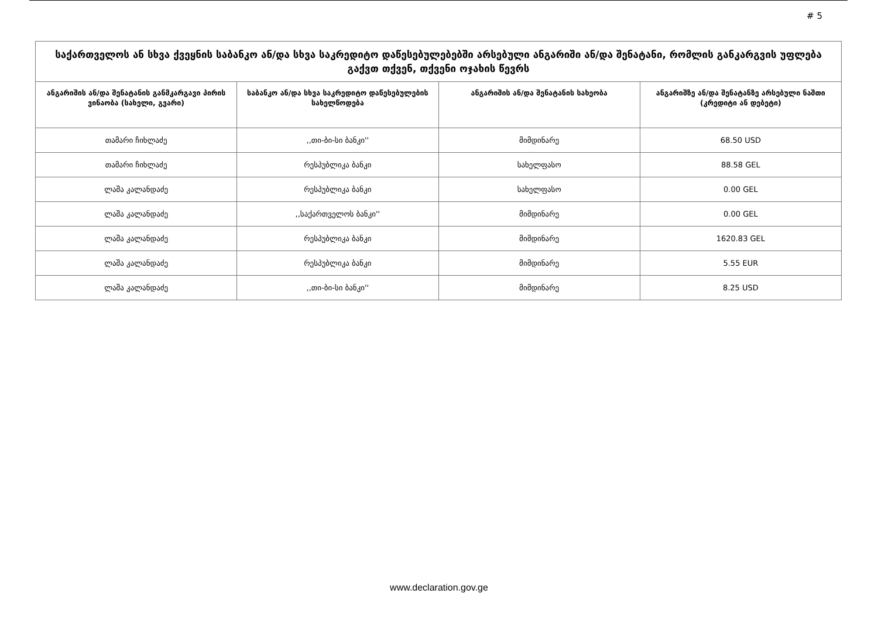# 5
| საქართველოს ან სხვა ქვეყნის საბანკო ან/და სხვა საკრედიტო დაწესებულებებში არსებული ანგარიში ან/და შენატანი, რომლის განკარგვის უფლება გაქვთ თქვენ, თქვენი ოჯახის წევრს | | | |
| --- | --- | --- | --- |
| ანგარიშის ან/და შენატანის განმკარგავი პირის ვინაობა (სახელი, გვარი) | საბანკო ან/და სხვა საკრედიტო დაწესებულების სახელწოდება | ანგარიშის ან/და შენატანის სახეობა | ანგარიშზე ან/და შენატანზე არსებული ნაშთი (კრედიტი ან დებეტი) |
| თამარი ჩიხლაძე | ,,თი-ბი-სი ბანკი'' | მიმდინარე | 68.50 USD |
| თამარი ჩიხლაძე | რესპუბლიკა ბანკი | სახელფასო | 88.58 GEL |
| ლაშა კალანდაძე | რესპუბლიკა ბანკი | სახელფასო | 0.00 GEL |
| ლაშა კალანდაძე | ,,საქართველოს ბანკი'' | მიმდინარე | 0.00 GEL |
| ლაშა კალანდაძე | რესპუბლიკა ბანკი | მიმდინარე | 1620.83 GEL |
| ლაშა კალანდაძე | რესპუბლიკა ბანკი | მიმდინარე | 5.55 EUR |
| ლაშა კალანდაძე | ,,თი-ბი-სი ბანკი'' | მიმდინარე | 8.25 USD |
www.declaration.gov.ge